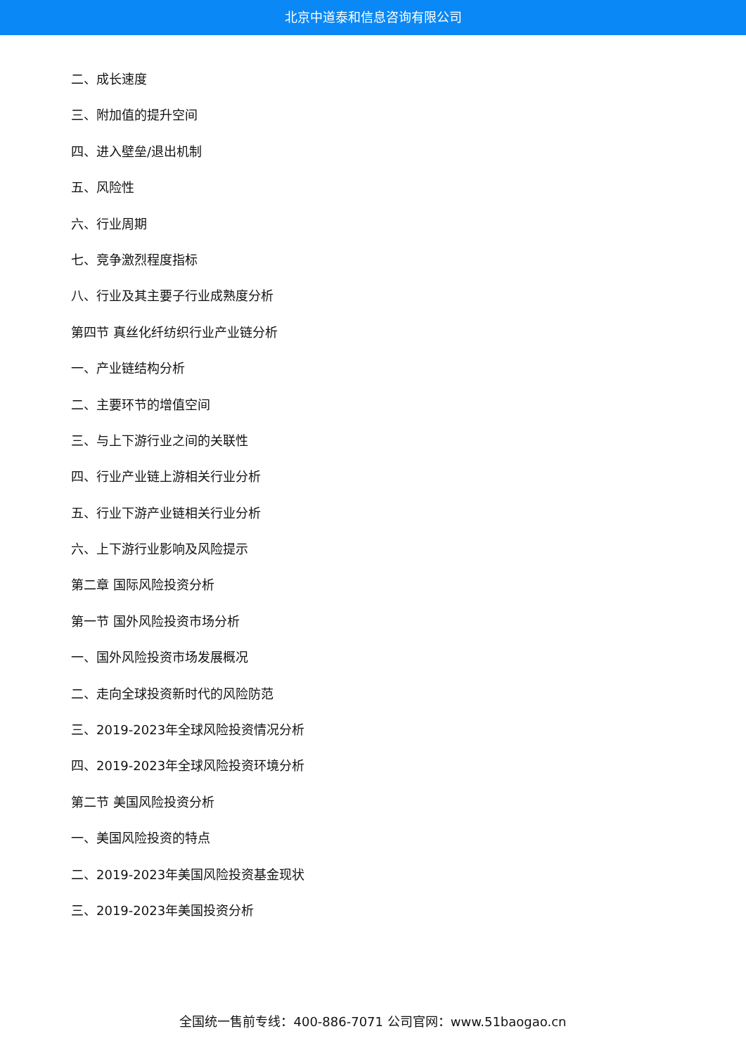北京中道泰和信息咨询有限公司
二、成长速度
三、附加值的提升空间
四、进入壁垒/退出机制
五、风险性
六、行业周期
七、竞争激烈程度指标
八、行业及其主要子行业成熟度分析
第四节 真丝化纤纺织行业产业链分析
一、产业链结构分析
二、主要环节的增值空间
三、与上下游行业之间的关联性
四、行业产业链上游相关行业分析
五、行业下游产业链相关行业分析
六、上下游行业影响及风险提示
第二章 国际风险投资分析
第一节 国外风险投资市场分析
一、国外风险投资市场发展概况
二、走向全球投资新时代的风险防范
三、2019-2023年全球风险投资情况分析
四、2019-2023年全球风险投资环境分析
第二节 美国风险投资分析
一、美国风险投资的特点
二、2019-2023年美国风险投资基金现状
三、2019-2023年美国投资分析
全国统一售前专线：400-886-7071 公司官网：www.51baogao.cn